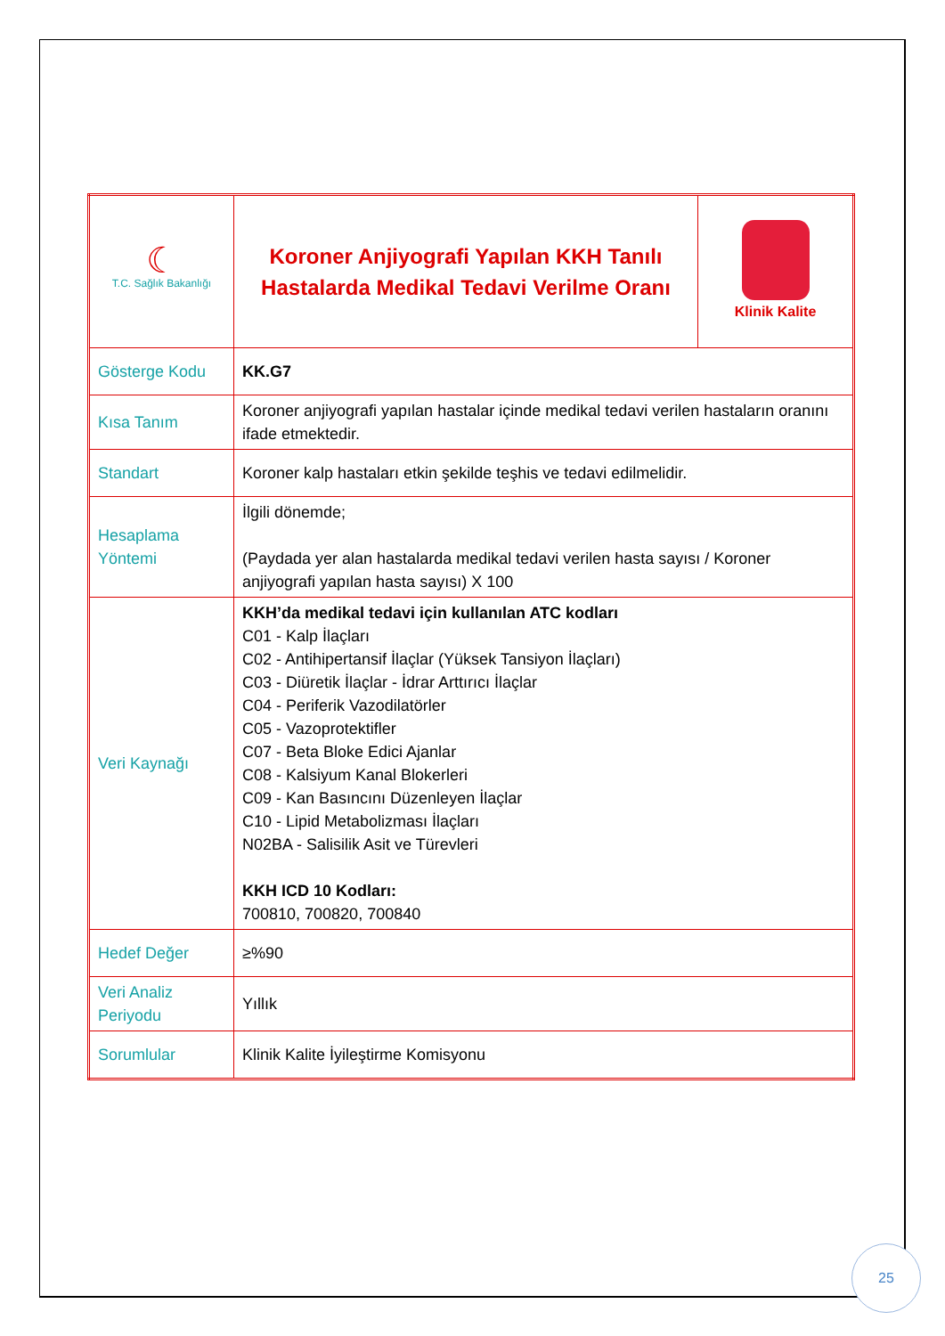| ☾ T.C. Sağlık Bakanlığı | Koroner Anjiyografi Yapılan KKH Tanılı Hastalarda Medikal Tedavi Verilme Oranı | Klinik Kalite |
| Gösterge Kodu | KK.G7 | |
| Kısa Tanım | Koroner anjiyografi yapılan hastalar içinde medikal tedavi verilen hastaların oranını ifade etmektedir. | |
| Standart | Koroner kalp hastaları etkin şekilde teşhis ve tedavi edilmelidir. | |
| Hesaplama Yöntemi | İlgili dönemde; (Paydada yer alan hastalarda medikal tedavi verilen hasta sayısı / Koroner anjiyografi yapılan hasta sayısı) X 100 | |
| Veri Kaynağı | KKH’da medikal tedavi için kullanılan ATC kodları C01 - Kalp İlaçları C02 - Antihipertansif İlaçlar (Yüksek Tansiyon İlaçları) C03 - Diüretik İlaçlar - İdrar Arttırıcı İlaçlar C04 - Periferik Vazodilatörler C05 - Vazoprotektifler C07 - Beta Bloke Edici Ajanlar C08 - Kalsiyum Kanal Blokerleri C09 - Kan Basıncını Düzenleyen İlaçlar C10 - Lipid Metabolizması İlaçları N02BA - Salisilik Asit ve Türevleri KKH ICD 10 Kodları: 700810, 700820, 700840 | |
| Hedef Değer | ≥%90 | |
| Veri Analiz Periyodu | Yıllık | |
| Sorumlular | Klinik Kalite İyileştirme Komisyonu | |
25